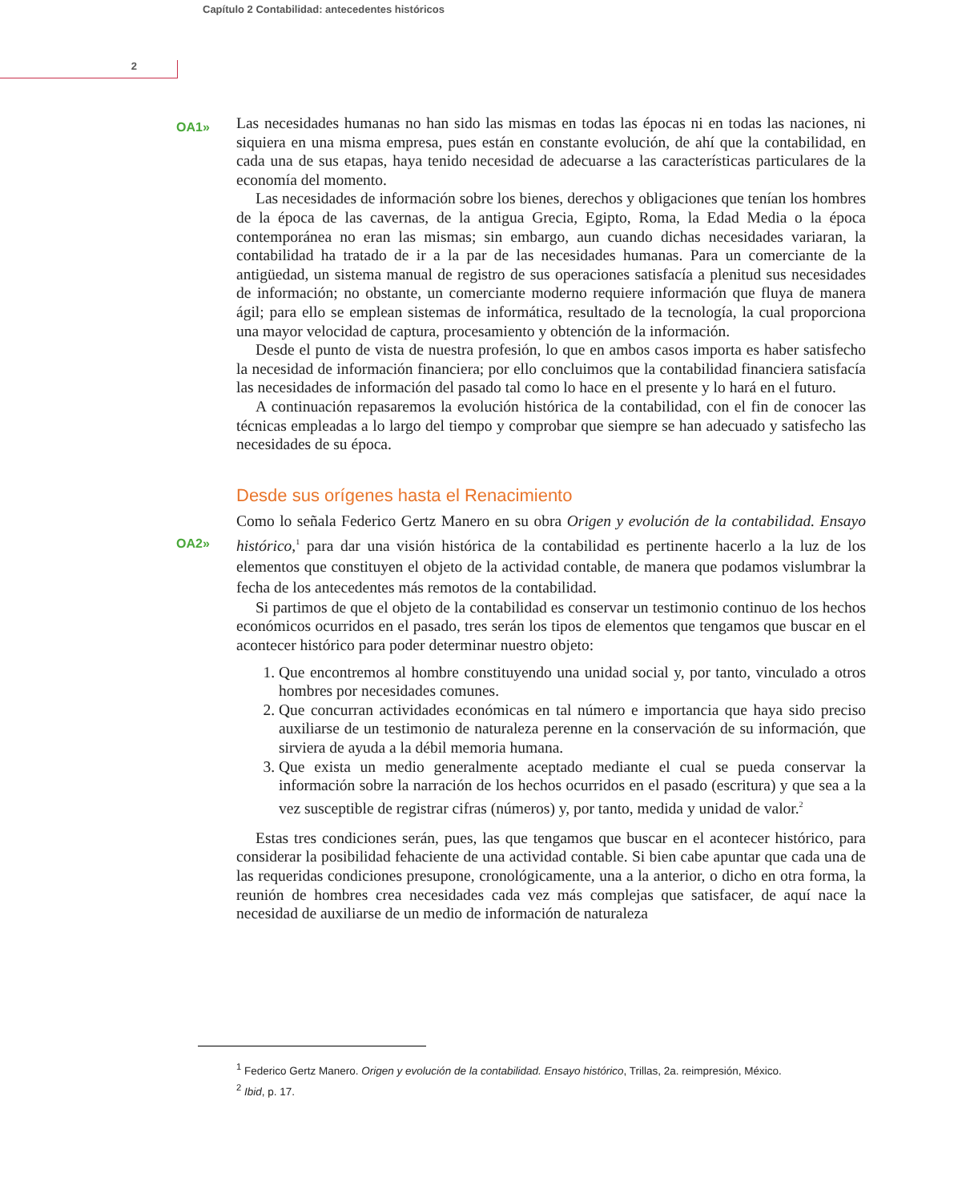Capítulo 2 Contabilidad: antecedentes históricos
2
OA1»
Las necesidades humanas no han sido las mismas en todas las épocas ni en todas las naciones, ni siquiera en una misma empresa, pues están en constante evolución, de ahí que la contabilidad, en cada una de sus etapas, haya tenido necesidad de adecuarse a las características particulares de la economía del momento.
Las necesidades de información sobre los bienes, derechos y obligaciones que tenían los hombres de la época de las cavernas, de la antigua Grecia, Egipto, Roma, la Edad Media o la época contemporánea no eran las mismas; sin embargo, aun cuando dichas necesidades variaran, la contabilidad ha tratado de ir a la par de las necesidades humanas. Para un comerciante de la antigüedad, un sistema manual de registro de sus operaciones satisfacía a plenitud sus necesidades de información; no obstante, un comerciante moderno requiere información que fluya de manera ágil; para ello se emplean sistemas de informática, resultado de la tecnología, la cual proporciona una mayor velocidad de captura, procesamiento y obtención de la información.
Desde el punto de vista de nuestra profesión, lo que en ambos casos importa es haber satisfecho la necesidad de información financiera; por ello concluimos que la contabilidad financiera satisfacía las necesidades de información del pasado tal como lo hace en el presente y lo hará en el futuro.
A continuación repasaremos la evolución histórica de la contabilidad, con el fin de conocer las técnicas empleadas a lo largo del tiempo y comprobar que siempre se han adecuado y satisfecho las necesidades de su época.
Desde sus orígenes hasta el Renacimiento
OA2»
Como lo señala Federico Gertz Manero en su obra Origen y evolución de la contabilidad. Ensayo histórico,<sup>1</sup> para dar una visión histórica de la contabilidad es pertinente hacerlo a la luz de los elementos que constituyen el objeto de la actividad contable, de manera que podamos vislumbrar la fecha de los antecedentes más remotos de la contabilidad.
Si partimos de que el objeto de la contabilidad es conservar un testimonio continuo de los hechos económicos ocurridos en el pasado, tres serán los tipos de elementos que tengamos que buscar en el acontecer histórico para poder determinar nuestro objeto:
1. Que encontremos al hombre constituyendo una unidad social y, por tanto, vinculado a otros hombres por necesidades comunes.
2. Que concurran actividades económicas en tal número e importancia que haya sido preciso auxiliarse de un testimonio de naturaleza perenne en la conservación de su información, que sirviera de ayuda a la débil memoria humana.
3. Que exista un medio generalmente aceptado mediante el cual se pueda conservar la información sobre la narración de los hechos ocurridos en el pasado (escritura) y que sea a la vez susceptible de registrar cifras (números) y, por tanto, medida y unidad de valor.<sup>2</sup>
Estas tres condiciones serán, pues, las que tengamos que buscar en el acontecer histórico, para considerar la posibilidad fehaciente de una actividad contable. Si bien cabe apuntar que cada una de las requeridas condiciones presupone, cronológicamente, una a la anterior, o dicho en otra forma, la reunión de hombres crea necesidades cada vez más complejas que satisfacer, de aquí nace la necesidad de auxiliarse de un medio de información de naturaleza
<sup>1</sup> Federico Gertz Manero. Origen y evolución de la contabilidad. Ensayo histórico, Trillas, 2a. reimpresión, México.
<sup>2</sup> Ibid, p. 17.